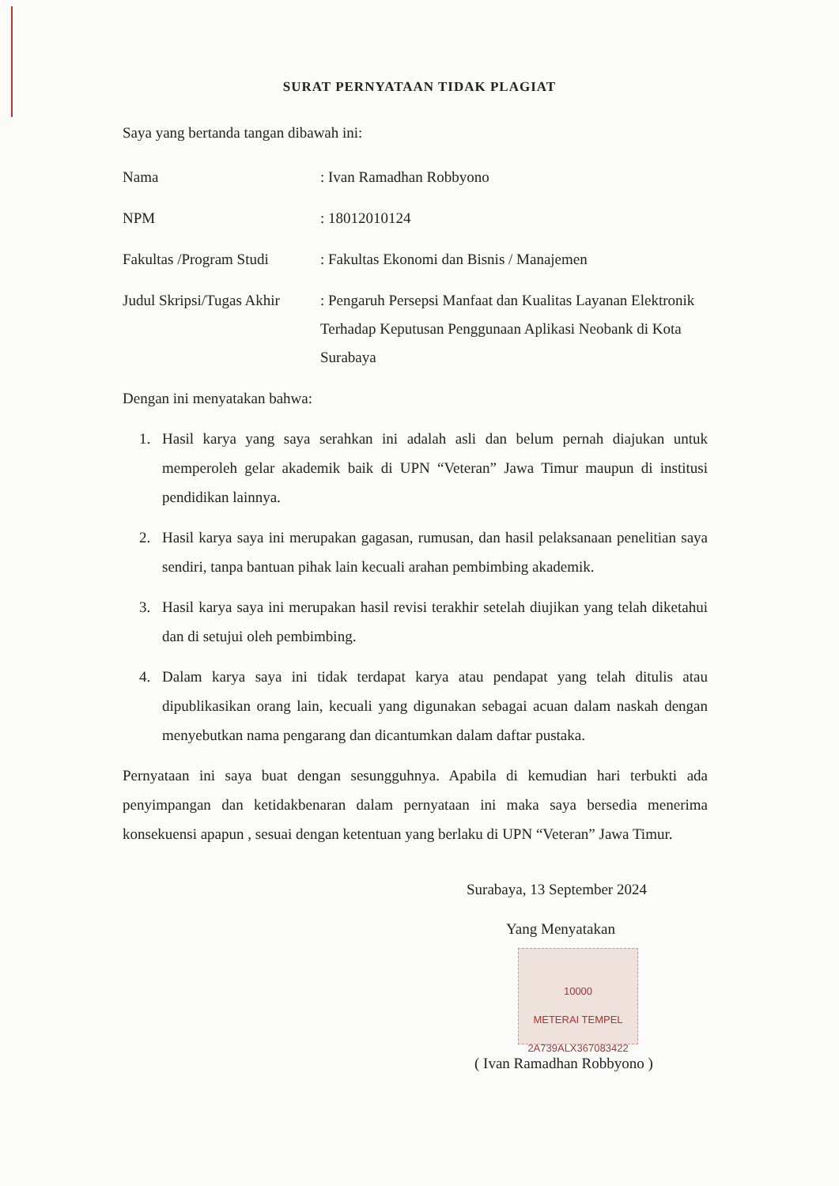SURAT PERNYATAAN TIDAK PLAGIAT
Saya yang bertanda tangan dibawah ini:
Nama : Ivan Ramadhan Robbyono
NPM : 18012010124
Fakultas /Program Studi
: Fakultas Ekonomi dan Bisnis / Manajemen
Judul Skripsi/Tugas Akhir
: Pengaruh Persepsi Manfaat dan Kualitas Layanan Elektronik Terhadap Keputusan Penggunaan Aplikasi Neobank di Kota Surabaya
Dengan ini menyatakan bahwa:
1. Hasil karya yang saya serahkan ini adalah asli dan belum pernah diajukan untuk memperoleh gelar akademik baik di UPN “Veteran” Jawa Timur maupun di institusi pendidikan lainnya.
2. Hasil karya saya ini merupakan gagasan, rumusan, dan hasil pelaksanaan penelitian saya sendiri, tanpa bantuan pihak lain kecuali arahan pembimbing akademik.
3. Hasil karya saya ini merupakan hasil revisi terakhir setelah diujikan yang telah diketahui dan di setujui oleh pembimbing.
4. Dalam karya saya ini tidak terdapat karya atau pendapat yang telah ditulis atau dipublikasikan orang lain, kecuali yang digunakan sebagai acuan dalam naskah dengan menyebutkan nama pengarang dan dicantumkan dalam daftar pustaka.
Pernyataan ini saya buat dengan sesungguhnya. Apabila di kemudian hari terbukti ada penyimpangan dan ketidakbenaran dalam pernyataan ini maka saya bersedia menerima konsekuensi apapun , sesuai dengan ketentuan yang berlaku di UPN “Veteran” Jawa Timur.
Surabaya, 13 September 2024
Yang Menyatakan
10000
METERAI TEMPEL
2A739ALX367083422
( Ivan Ramadhan Robbyono )